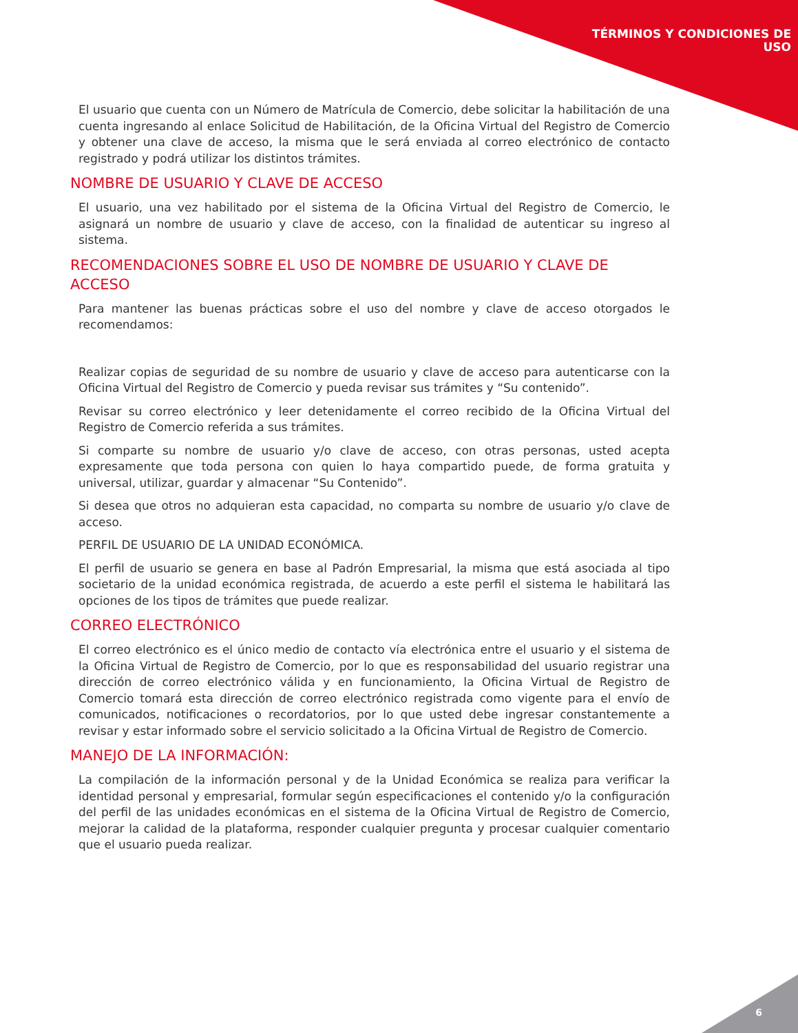TÉRMINOS Y CONDICIONES DE
USO
El usuario que cuenta con un Número de Matrícula de Comercio, debe solicitar la habilitación de una cuenta ingresando al enlace Solicitud de Habilitación, de la Oficina Virtual del Registro de Comercio y obtener una clave de acceso, la misma que le será enviada al correo electrónico de contacto registrado y podrá utilizar los distintos trámites.
NOMBRE DE USUARIO Y CLAVE DE ACCESO
El usuario, una vez habilitado por el sistema de la Oficina Virtual del Registro de Comercio, le asignará un nombre de usuario y clave de acceso, con la finalidad de autenticar su ingreso al sistema.
RECOMENDACIONES SOBRE EL USO DE NOMBRE DE USUARIO Y CLAVE DE ACCESO
Para mantener las buenas prácticas sobre el uso del nombre y clave de acceso otorgados le recomendamos:
Realizar copias de seguridad de su nombre de usuario y clave de acceso para autenticarse con la Oficina Virtual del Registro de Comercio y pueda revisar sus trámites y “Su contenido”.
Revisar su correo electrónico y leer detenidamente el correo recibido de la Oficina Virtual del Registro de Comercio referida a sus trámites.
Si comparte su nombre de usuario y/o clave de acceso, con otras personas, usted acepta expresamente que toda persona con quien lo haya compartido puede, de forma gratuita y universal, utilizar, guardar y almacenar “Su Contenido”.
Si desea que otros no adquieran esta capacidad, no comparta su nombre de usuario y/o clave de acceso.
PERFIL DE USUARIO DE LA UNIDAD ECONÓMICA.
El perfil de usuario se genera en base al Padrón Empresarial, la misma que está asociada al tipo societario de la unidad económica registrada, de acuerdo a este perfil el sistema le habilitará las opciones de los tipos de trámites que puede realizar.
CORREO ELECTRÓNICO
El correo electrónico es el único medio de contacto vía electrónica entre el usuario y el sistema de la Oficina Virtual de Registro de Comercio, por lo que es responsabilidad del usuario registrar una dirección de correo electrónico válida y en funcionamiento, la Oficina Virtual de Registro de Comercio tomará esta dirección de correo electrónico registrada como vigente para el envío de comunicados, notificaciones o recordatorios, por lo que usted debe ingresar constantemente a revisar y estar informado sobre el servicio solicitado a la Oficina Virtual de Registro de Comercio.
MANEJO DE LA INFORMACIÓN:
La compilación de la información personal y de la Unidad Económica se realiza para verificar la identidad personal y empresarial, formular según especificaciones el contenido y/o la configuración del perfil de las unidades económicas en el sistema de la Oficina Virtual de Registro de Comercio, mejorar la calidad de la plataforma, responder cualquier pregunta y procesar cualquier comentario que el usuario pueda realizar.
6